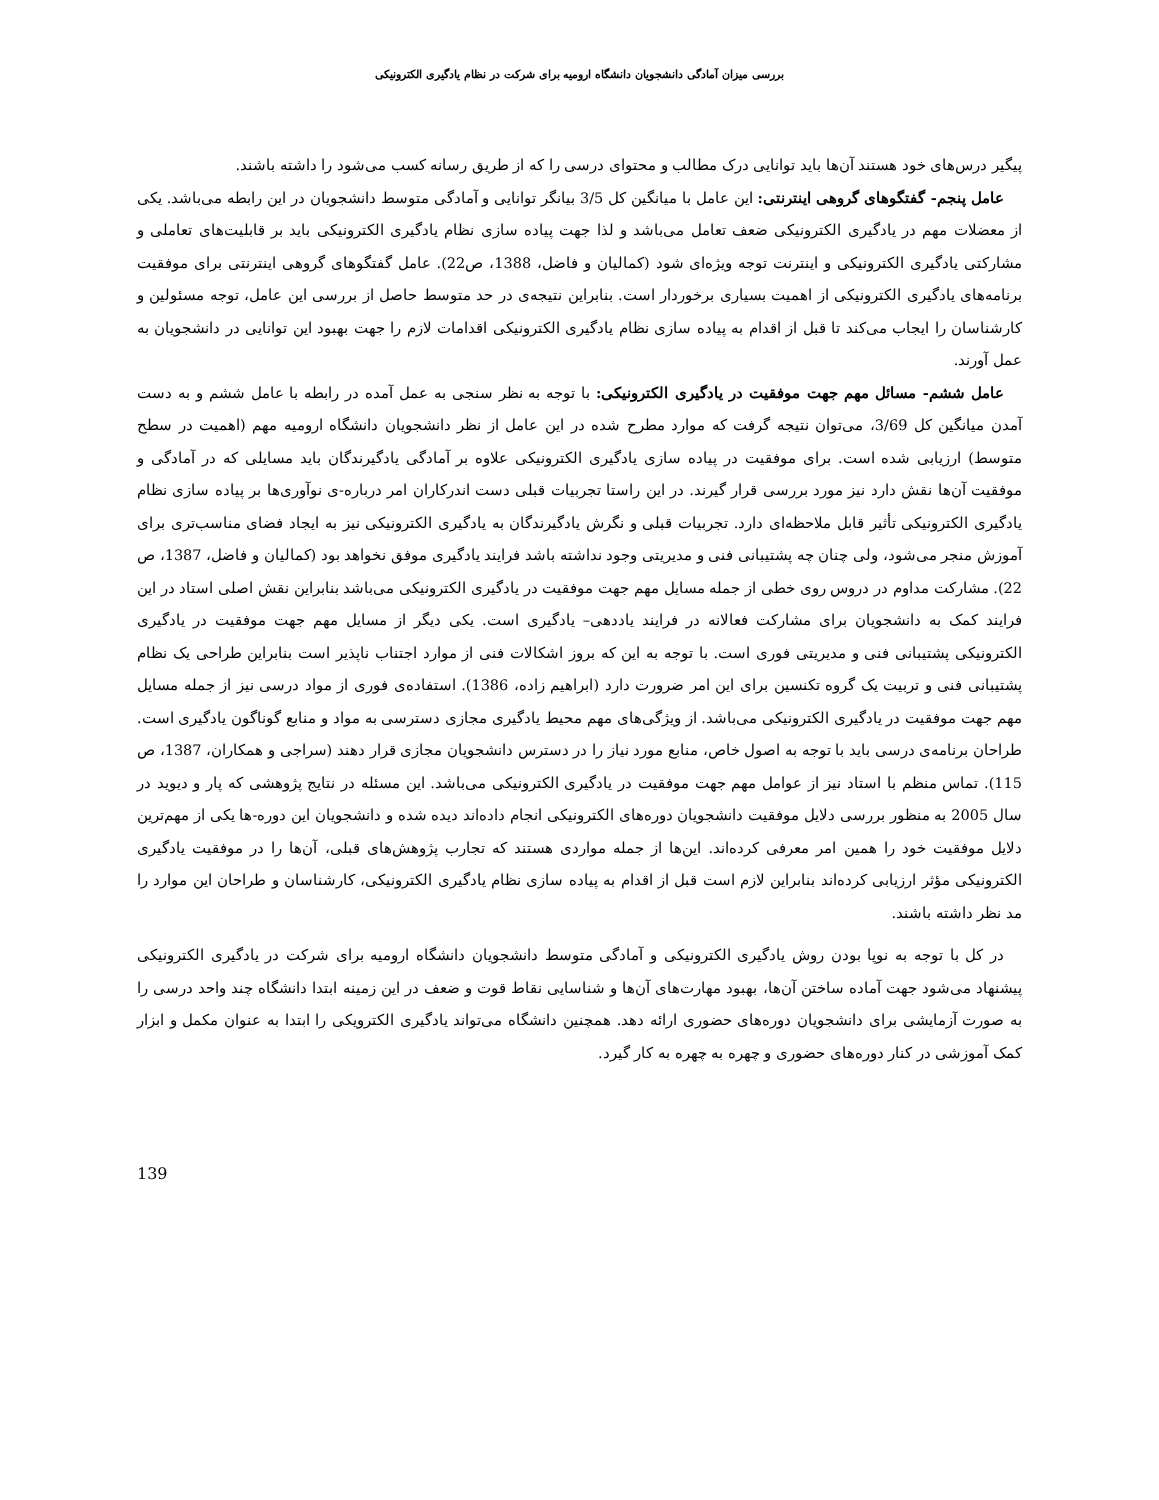بررسی میزان آمادگی دانشجویان دانشگاه ارومیه برای شرکت در نظام یادگیری الکترونیکی
پیگیر درس‌های خود هستند آن‌ها باید توانایی درک مطالب و محتوای درسی را که از طریق رسانه کسب می‌شود را داشته باشند.
عامل پنجم- گفتگوهای گروهی اینترنتی: این عامل با میانگین کل 3/5 بیانگر توانایی و آمادگی متوسط دانشجویان در این رابطه می‌باشد. یکی از معضلات مهم در یادگیری الکترونیکی ضعف تعامل می‌باشد و لذا جهت پیاده سازی نظام یادگیری الکترونیکی باید بر قابلیت‌های تعاملی و مشارکتی یادگیری الکترونیکی و اینترنت توجه ویژه‌ای شود (کمالیان و فاضل، 1388، ص22). عامل گفتگوهای گروهی اینترنتی برای موفقیت برنامه‌های یادگیری الکترونیکی از اهمیت بسیاری برخوردار است. بنابراین نتیجه‌ی در حد متوسط حاصل از بررسی این عامل، توجه مسئولین و کارشناسان را ایجاب می‌کند تا قبل از اقدام به پیاده سازی نظام یادگیری الکترونیکی اقدامات لازم را جهت بهبود این توانایی در دانشجویان به عمل آورند.
عامل ششم- مسائل مهم جهت موفقیت در یادگیری الکترونیکی: با توجه به نظر سنجی به عمل آمده در رابطه با عامل ششم و به دست آمدن میانگین کل 3/69، می‌توان نتیجه گرفت که موارد مطرح شده در این عامل از نظر دانشجویان دانشگاه ارومیه مهم (اهمیت در سطح متوسط) ارزیابی شده است. برای موفقیت در پیاده سازی یادگیری الکترونیکی علاوه بر آمادگی یادگیرندگان باید مسایلی که در آمادگی و موفقیت آن‌ها نقش دارد نیز مورد بررسی قرار گیرند. در این راستا تجربیات قبلی دست اندرکاران امر درباره-ی نوآوری‌ها بر پیاده سازی نظام یادگیری الکترونیکی تأثیر قابل ملاحظه‌ای دارد. تجربیات قبلی و نگرش یادگیرندگان به یادگیری الکترونیکی نیز به ایجاد فضای مناسب‌تری برای آموزش منجر می‌شود، ولی چنان چه پشتیبانی فنی و مدیریتی وجود نداشته باشد فرایند یادگیری موفق نخواهد بود (کمالیان و فاضل، 1387، ص 22). مشارکت مداوم در دروس روی خطی از جمله مسایل مهم جهت موفقیت در یادگیری الکترونیکی می‌باشد بنابراین نقش اصلی استاد در این فرایند کمک به دانشجویان برای مشارکت فعالانه در فرایند یاددهی– یادگیری است. یکی دیگر از مسایل مهم جهت موفقیت در یادگیری الکترونیکی پشتیبانی فنی و مدیریتی فوری است. با توجه به این که بروز اشکالات فنی از موارد اجتناب ناپذیر است بنابراین طراحی یک نظام پشتیبانی فنی و تربیت یک گروه تکنسین برای این امر ضرورت دارد (ابراهیم زاده، 1386). استفاده‌ی فوری از مواد درسی نیز از جمله مسایل مهم جهت موفقیت در یادگیری الکترونیکی می‌باشد. از ویژگی‌های مهم محیط یادگیری مجازی دسترسی به مواد و منابع گوناگون یادگیری است. طراحان برنامه‌ی درسی باید با توجه به اصول خاص، منابع مورد نیاز را در دسترس دانشجویان مجازی قرار دهند (سراجی و همکاران، 1387، ص 115). تماس منظم با استاد نیز از عوامل مهم جهت موفقیت در یادگیری الکترونیکی می‌باشد. این مسئله در نتایج پژوهشی که پار و دیوید در سال 2005 به منظور بررسی دلایل موفقیت دانشجویان دوره‌های الکترونیکی انجام داده‌اند دیده شده و دانشجویان این دوره-ها یکی از مهم‌ترین دلایل موفقیت خود را همین امر معرفی کرده‌اند. این‌ها از جمله مواردی هستند که تجارب پژوهش‌های قبلی، آن‌ها را در موفقیت یادگیری الکترونیکی مؤثر ارزیابی کرده‌اند بنابراین لازم است قبل از اقدام به پیاده سازی نظام یادگیری الکترونیکی، کارشناسان و طراحان این موارد را مد نظر داشته باشند.
در کل با توجه به نوپا بودن روش یادگیری الکترونیکی و آمادگی متوسط دانشجویان دانشگاه ارومیه برای شرکت در یادگیری الکترونیکی پیشنهاد می‌شود جهت آماده ساختن آن‌ها، بهبود مهارت‌های آن‌ها و شناسایی نقاط قوت و ضعف در این زمینه ابتدا دانشگاه چند واحد درسی را به صورت آزمایشی برای دانشجویان دوره‌های حضوری ارائه دهد. همچنین دانشگاه می‌تواند یادگیری الکترویکی را ابتدا به عنوان مکمل و ابزار کمک آموزشی در کنار دوره‌های حضوری و چهره به چهره به کار گیرد.
139